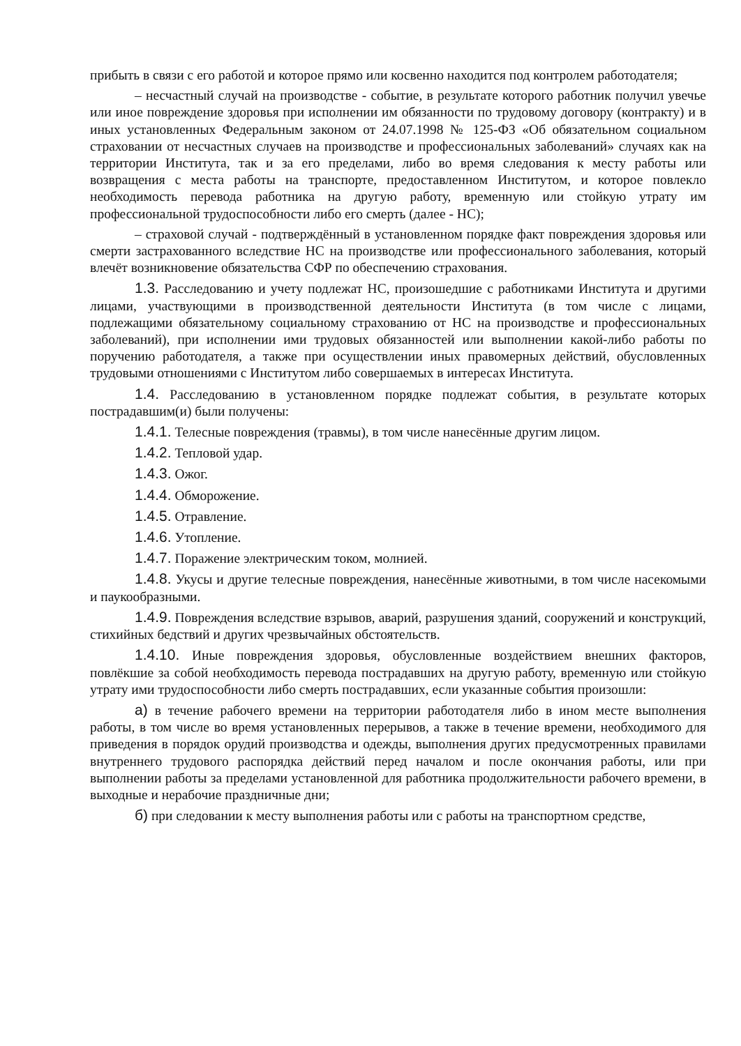прибыть в связи с его работой и которое прямо или косвенно находится под контролем работодателя;
– несчастный случай на производстве - событие, в результате которого работник получил увечье или иное повреждение здоровья при исполнении им обязанности по трудовому договору (контракту) и в иных установленных Федеральным законом от 24.07.1998 № 125-ФЗ «Об обязательном социальном страховании от несчастных случаев на производстве и профессиональных заболеваний» случаях как на территории Института, так и за его пределами, либо во время следования к месту работы или возвращения с места работы на транспорте, предоставленном Институтом, и которое повлекло необходимость перевода работника на другую работу, временную или стойкую утрату им профессиональной трудоспособности либо его смерть (далее - НС);
– страховой случай - подтверждённый в установленном порядке факт повреждения здоровья или смерти застрахованного вследствие НС на производстве или профессионального заболевания, который влечёт возникновение обязательства СФР по обеспечению страхования.
1.3. Расследованию и учету подлежат НС, произошедшие с работниками Института и другими лицами, участвующими в производственной деятельности Института (в том числе с лицами, подлежащими обязательному социальному страхованию от НС на производстве и профессиональных заболеваний), при исполнении ими трудовых обязанностей или выполнении какой-либо работы по поручению работодателя, а также при осуществлении иных правомерных действий, обусловленных трудовыми отношениями с Институтом либо совершаемых в интересах Института.
1.4. Расследованию в установленном порядке подлежат события, в результате которых пострадавшим(и) были получены:
1.4.1. Телесные повреждения (травмы), в том числе нанесённые другим лицом.
1.4.2. Тепловой удар.
1.4.3. Ожог.
1.4.4. Обморожение.
1.4.5. Отравление.
1.4.6. Утопление.
1.4.7. Поражение электрическим током, молнией.
1.4.8. Укусы и другие телесные повреждения, нанесённые животными, в том числе насекомыми и паукообразными.
1.4.9. Повреждения вследствие взрывов, аварий, разрушения зданий, сооружений и конструкций, стихийных бедствий и других чрезвычайных обстоятельств.
1.4.10. Иные повреждения здоровья, обусловленные воздействием внешних факторов, повлёкшие за собой необходимость перевода пострадавших на другую работу, временную или стойкую утрату ими трудоспособности либо смерть пострадавших, если указанные события произошли:
а) в течение рабочего времени на территории работодателя либо в ином месте выполнения работы, в том числе во время установленных перерывов, а также в течение времени, необходимого для приведения в порядок орудий производства и одежды, выполнения других предусмотренных правилами внутреннего трудового распорядка действий перед началом и после окончания работы, или при выполнении работы за пределами установленной для работника продолжительности рабочего времени, в выходные и нерабочие праздничные дни;
б) при следовании к месту выполнения работы или с работы на транспортном средстве,